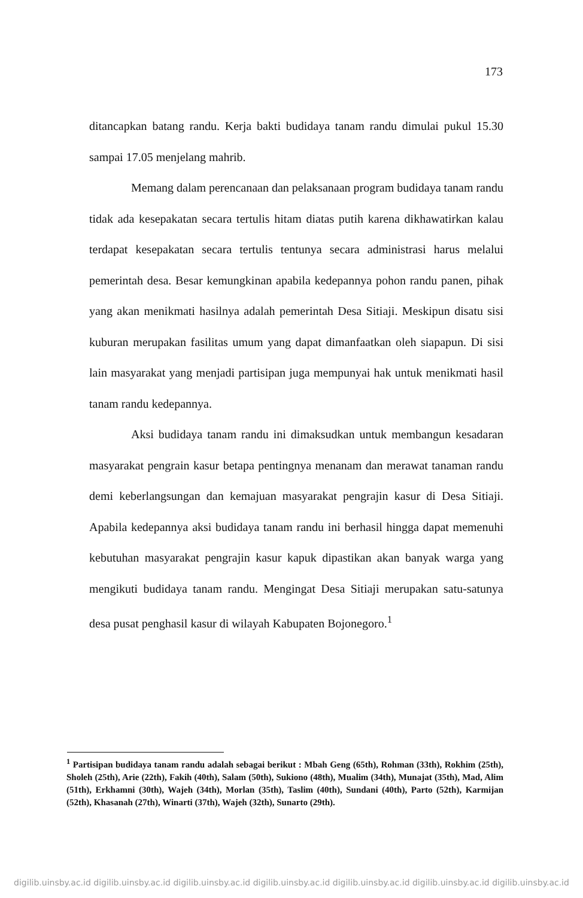173
ditancapkan batang randu. Kerja bakti budidaya tanam randu dimulai pukul 15.30 sampai 17.05 menjelang mahrib.
Memang dalam perencanaan dan pelaksanaan program budidaya tanam randu tidak ada kesepakatan secara tertulis hitam diatas putih karena dikhawatirkan kalau terdapat kesepakatan secara tertulis tentunya secara administrasi harus melalui pemerintah desa. Besar kemungkinan apabila kedepannya pohon randu panen, pihak yang akan menikmati hasilnya adalah pemerintah Desa Sitiaji. Meskipun disatu sisi kuburan merupakan fasilitas umum yang dapat dimanfaatkan oleh siapapun. Di sisi lain masyarakat yang menjadi partisipan juga mempunyai hak untuk menikmati hasil tanam randu kedepannya.
Aksi budidaya tanam randu ini dimaksudkan untuk membangun kesadaran masyarakat pengrain kasur betapa pentingnya menanam dan merawat tanaman randu demi keberlangsungan dan kemajuan masyarakat pengrajin kasur di Desa Sitiaji. Apabila kedepannya aksi budidaya tanam randu ini berhasil hingga dapat memenuhi kebutuhan masyarakat pengrajin kasur kapuk dipastikan akan banyak warga yang mengikuti budidaya tanam randu. Mengingat Desa Sitiaji merupakan satu-satunya desa pusat penghasil kasur di wilayah Kabupaten Bojonegoro.<sup>1</sup>
<sup>1</sup> Partisipan budidaya tanam randu adalah sebagai berikut : Mbah Geng (65th), Rohman (33th), Rokhim (25th), Sholeh (25th), Arie (22th), Fakih (40th), Salam (50th), Sukiono (48th), Mualim (34th), Munajat (35th), Mad, Alim (51th), Erkhamni (30th), Wajeh (34th), Morlan (35th), Taslim (40th), Sundani (40th), Parto (52th), Karmijan (52th), Khasanah (27th), Winarti (37th), Wajeh (32th), Sunarto (29th).
digilib.uinsby.ac.id digilib.uinsby.ac.id digilib.uinsby.ac.id digilib.uinsby.ac.id digilib.uinsby.ac.id digilib.uinsby.ac.id digilib.uinsby.ac.id